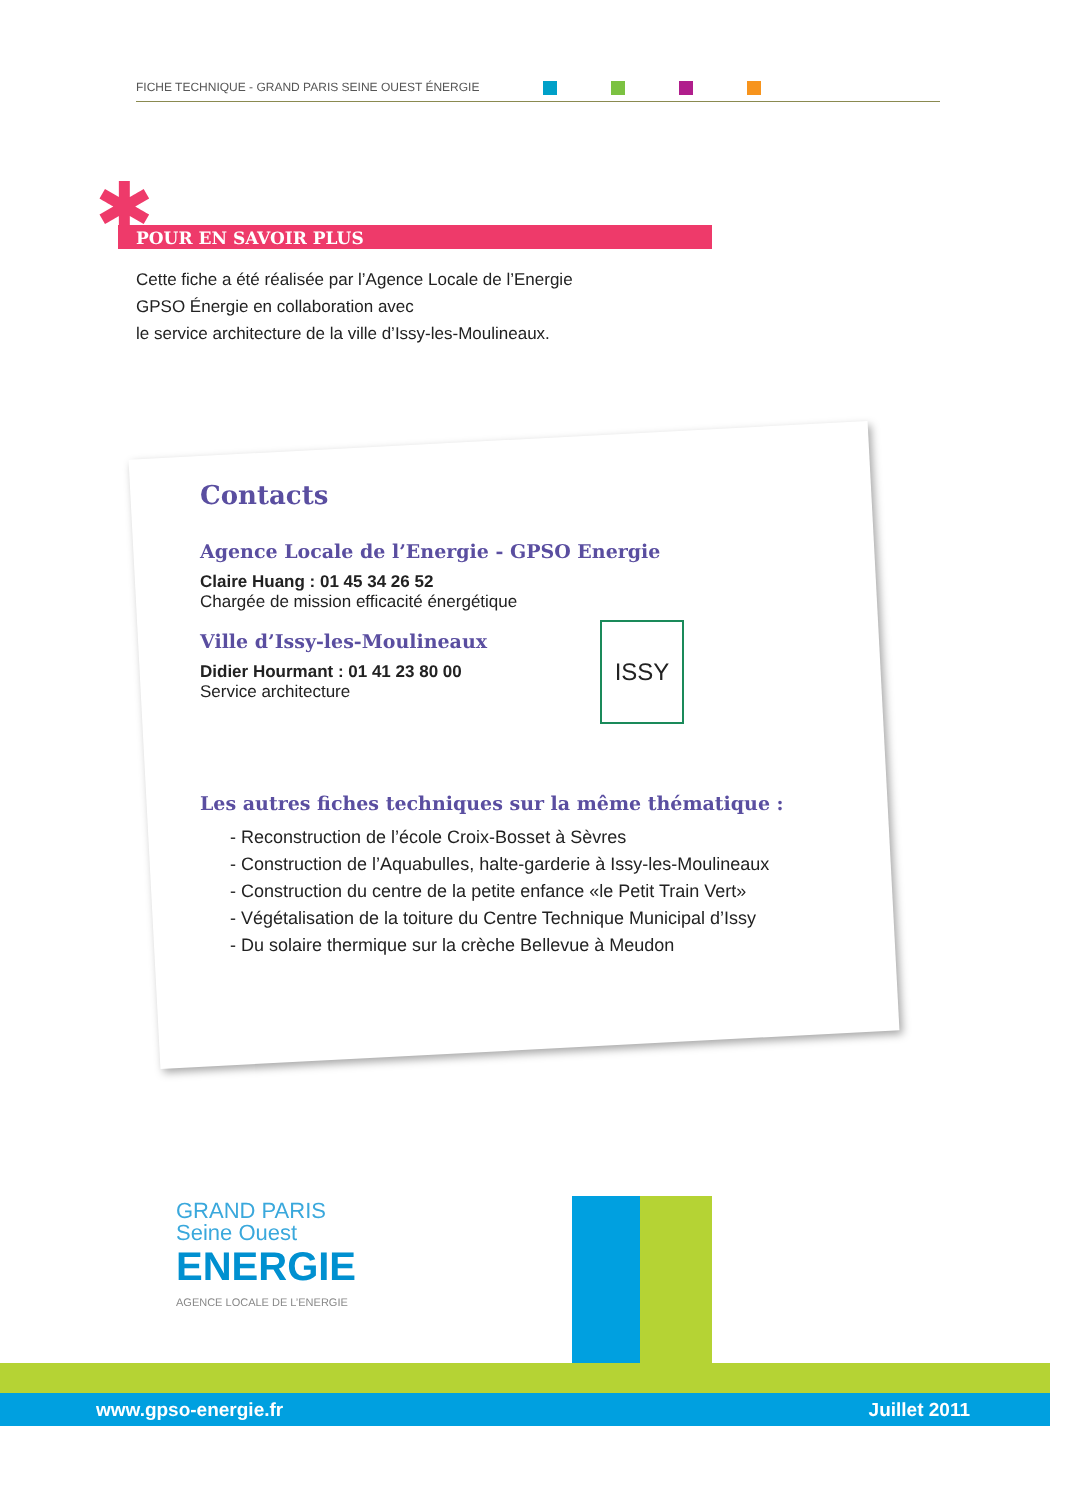FICHE TECHNIQUE - GRAND PARIS SEINE OUEST ÉNERGIE
✱ POUR EN SAVOIR PLUS
Cette fiche a été réalisée par l’Agence Locale de l’Energie
GPSO Énergie en collaboration avec
le service architecture de la ville d’Issy-les-Moulineaux.
Contacts
Agence Locale de l’Energie - GPSO Energie
Claire Huang : 01 45 34 26 52
Chargée de mission efficacité énergétique
Ville d’Issy-les-Moulineaux
Didier Hourmant : 01 41 23 80 00
Service architecture
Les autres fiches techniques sur la même thématique :
- Reconstruction de l’école Croix-Bosset à Sèvres
- Construction de l’Aquabulles, halte-garderie à Issy-les-Moulineaux
- Construction du centre de la petite enfance «le Petit Train Vert»
- Végétalisation de la toiture du Centre Technique Municipal d’Issy
- Du solaire thermique sur la crèche Bellevue à Meudon
ISSY
GRAND PARIS
Seine Ouest
ENERGIE
AGENCE LOCALE DE L’ENERGIE
www.gpso-energie.fr Juillet 2011